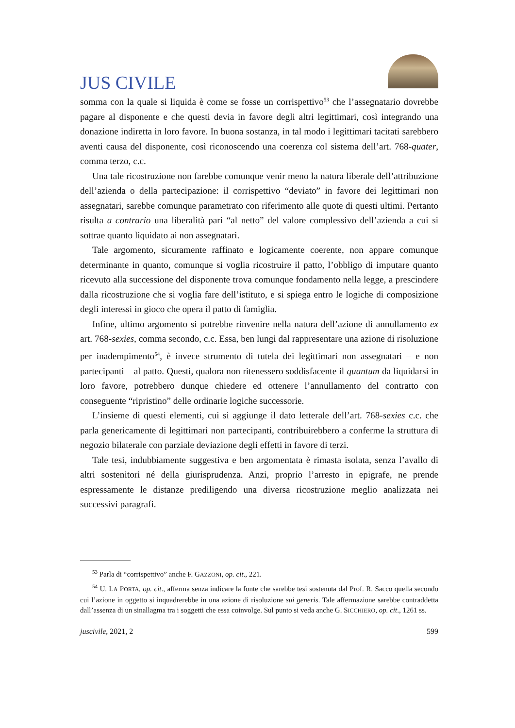JUS CIVILE
somma con la quale si liquida è come se fosse un corrispettivo<sup>53</sup> che l’assegnatario dovrebbe pagare al disponente e che questi devia in favore degli altri legittimari, così integrando una donazione indiretta in loro favore. In buona sostanza, in tal modo i legittimari tacitati sarebbero aventi causa del disponente, così riconoscendo una coerenza col sistema dell’art. 768-quater, comma terzo, c.c.
Una tale ricostruzione non farebbe comunque venir meno la natura liberale dell’attribuzione dell’azienda o della partecipazione: il corrispettivo “deviato” in favore dei legittimari non assegnatari, sarebbe comunque parametrato con riferimento alle quote di questi ultimi. Pertanto risulta a contrario una liberalità pari “al netto” del valore complessivo dell’azienda a cui si sottrae quanto liquidato ai non assegnatari.
Tale argomento, sicuramente raffinato e logicamente coerente, non appare comunque determinante in quanto, comunque si voglia ricostruire il patto, l’obbligo di imputare quanto ricevuto alla successione del disponente trova comunque fondamento nella legge, a prescindere dalla ricostruzione che si voglia fare dell’istituto, e si spiega entro le logiche di composizione degli interessi in gioco che opera il patto di famiglia.
Infine, ultimo argomento si potrebbe rinvenire nella natura dell’azione di annullamento ex art. 768-sexies, comma secondo, c.c. Essa, ben lungi dal rappresentare una azione di risoluzione per inadempimento<sup>54</sup>, è invece strumento di tutela dei legittimari non assegnatari – e non partecipanti – al patto. Questi, qualora non ritenessero soddisfacente il quantum da liquidarsi in loro favore, potrebbero dunque chiedere ed ottenere l’annullamento del contratto con conseguente “ripristino” delle ordinarie logiche successorie.
L’insieme di questi elementi, cui si aggiunge il dato letterale dell’art. 768-sexies c.c. che parla genericamente di legittimari non partecipanti, contribuirebbero a conferme la struttura di negozio bilaterale con parziale deviazione degli effetti in favore di terzi.
Tale tesi, indubbiamente suggestiva e ben argomentata è rimasta isolata, senza l’avallo di altri sostenitori né della giurisprudenza. Anzi, proprio l’arresto in epigrafe, ne prende espressamente le distanze prediligendo una diversa ricostruzione meglio analizzata nei successivi paragrafi.
<sup>53</sup> Parla di “corrispettivo” anche F. GAZZONI, op. cit., 221.
<sup>54</sup> U. LA PORTA, op. cit., afferma senza indicare la fonte che sarebbe tesi sostenuta dal Prof. R. Sacco quella secondo cui l’azione in oggetto si inquadrerebbe in una azione di risoluzione sui generis. Tale affermazione sarebbe contraddetta dall’assenza di un sinallagma tra i soggetti che essa coinvolge. Sul punto si veda anche G. SICCHIERO, op. cit., 1261 ss.
juscivile, 2021, 2 599